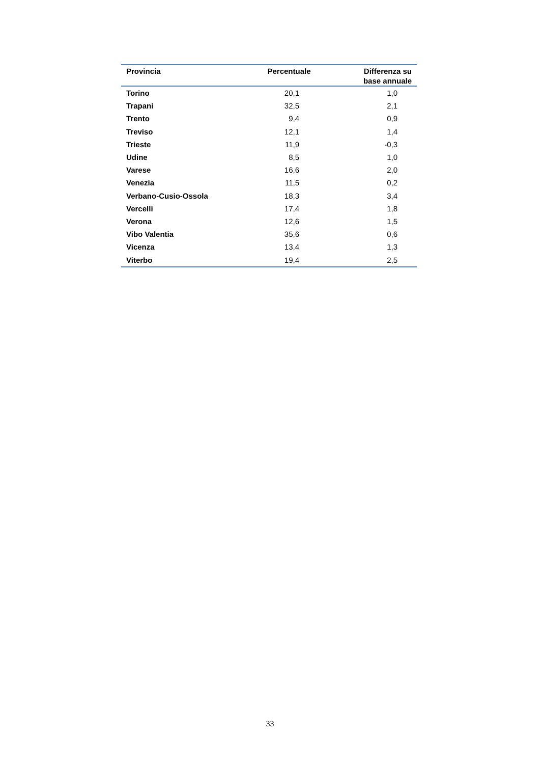| Provincia | Percentuale | Differenza su base annuale |
| --- | --- | --- |
| Torino | 20,1 | 1,0 |
| Trapani | 32,5 | 2,1 |
| Trento | 9,4 | 0,9 |
| Treviso | 12,1 | 1,4 |
| Trieste | 11,9 | -0,3 |
| Udine | 8,5 | 1,0 |
| Varese | 16,6 | 2,0 |
| Venezia | 11,5 | 0,2 |
| Verbano-Cusio-Ossola | 18,3 | 3,4 |
| Vercelli | 17,4 | 1,8 |
| Verona | 12,6 | 1,5 |
| Vibo Valentia | 35,6 | 0,6 |
| Vicenza | 13,4 | 1,3 |
| Viterbo | 19,4 | 2,5 |
33